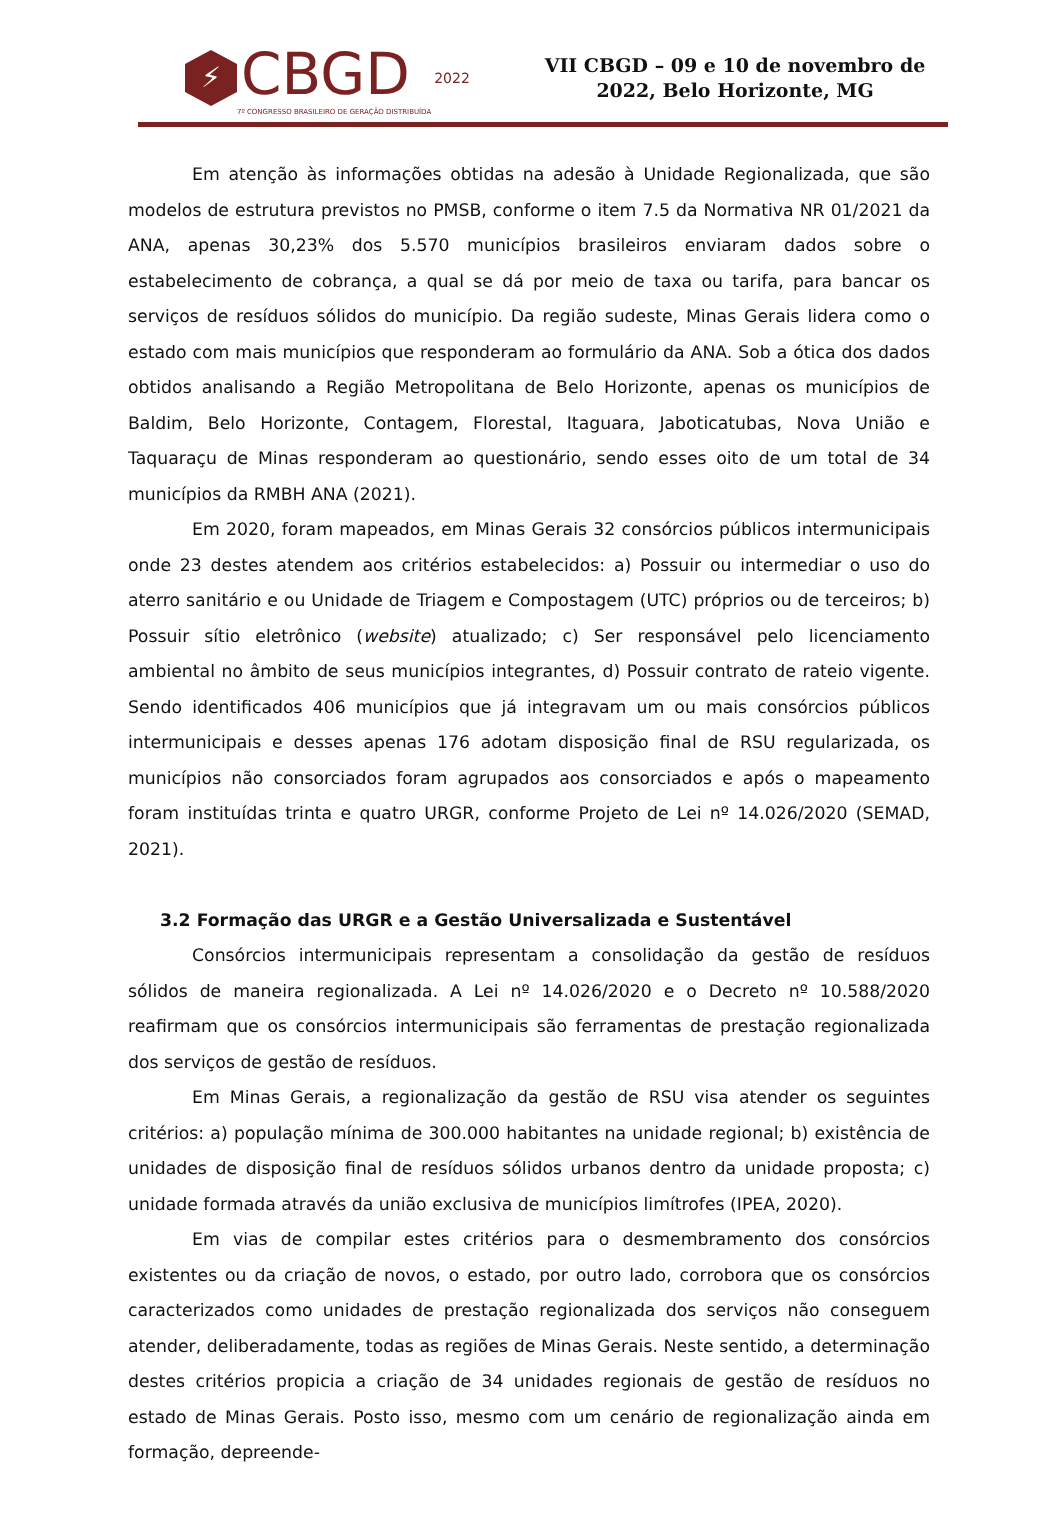⚡
CBGD
7º CONGRESSO BRASILEIRO DE GERAÇÃO DISTRIBUÍDA
2022
VII CBGD – 09 e 10 de novembro de
2022, Belo Horizonte, MG
Em atenção às informações obtidas na adesão à Unidade Regionalizada, que são modelos de estrutura previstos no PMSB, conforme o item 7.5 da Normativa NR 01/2021 da ANA, apenas 30,23% dos 5.570 municípios brasileiros enviaram dados sobre o estabelecimento de cobrança, a qual se dá por meio de taxa ou tarifa, para bancar os serviços de resíduos sólidos do município. Da região sudeste, Minas Gerais lidera como o estado com mais municípios que responderam ao formulário da ANA. Sob a ótica dos dados obtidos analisando a Região Metropolitana de Belo Horizonte, apenas os municípios de Baldim, Belo Horizonte, Contagem, Florestal, Itaguara, Jaboticatubas, Nova União e Taquaraçu de Minas responderam ao questionário, sendo esses oito de um total de 34 municípios da RMBH ANA (2021).
Em 2020, foram mapeados, em Minas Gerais 32 consórcios públicos intermunicipais onde 23 destes atendem aos critérios estabelecidos: a) Possuir ou intermediar o uso do aterro sanitário e ou Unidade de Triagem e Compostagem (UTC) próprios ou de terceiros; b) Possuir sítio eletrônico (website) atualizado; c) Ser responsável pelo licenciamento ambiental no âmbito de seus municípios integrantes, d) Possuir contrato de rateio vigente. Sendo identificados 406 municípios que já integravam um ou mais consórcios públicos intermunicipais e desses apenas 176 adotam disposição final de RSU regularizada, os municípios não consorciados foram agrupados aos consorciados e após o mapeamento foram instituídas trinta e quatro URGR, conforme Projeto de Lei nº 14.026/2020 (SEMAD, 2021).
3.2 Formação das URGR e a Gestão Universalizada e Sustentável
Consórcios intermunicipais representam a consolidação da gestão de resíduos sólidos de maneira regionalizada. A Lei nº 14.026/2020 e o Decreto nº 10.588/2020 reafirmam que os consórcios intermunicipais são ferramentas de prestação regionalizada dos serviços de gestão de resíduos.
Em Minas Gerais, a regionalização da gestão de RSU visa atender os seguintes critérios: a) população mínima de 300.000 habitantes na unidade regional; b) existência de unidades de disposição final de resíduos sólidos urbanos dentro da unidade proposta; c) unidade formada através da união exclusiva de municípios limítrofes (IPEA, 2020).
Em vias de compilar estes critérios para o desmembramento dos consórcios existentes ou da criação de novos, o estado, por outro lado, corrobora que os consórcios caracterizados como unidades de prestação regionalizada dos serviços não conseguem atender, deliberadamente, todas as regiões de Minas Gerais. Neste sentido, a determinação destes critérios propicia a criação de 34 unidades regionais de gestão de resíduos no estado de Minas Gerais. Posto isso, mesmo com um cenário de regionalização ainda em formação, depreende-